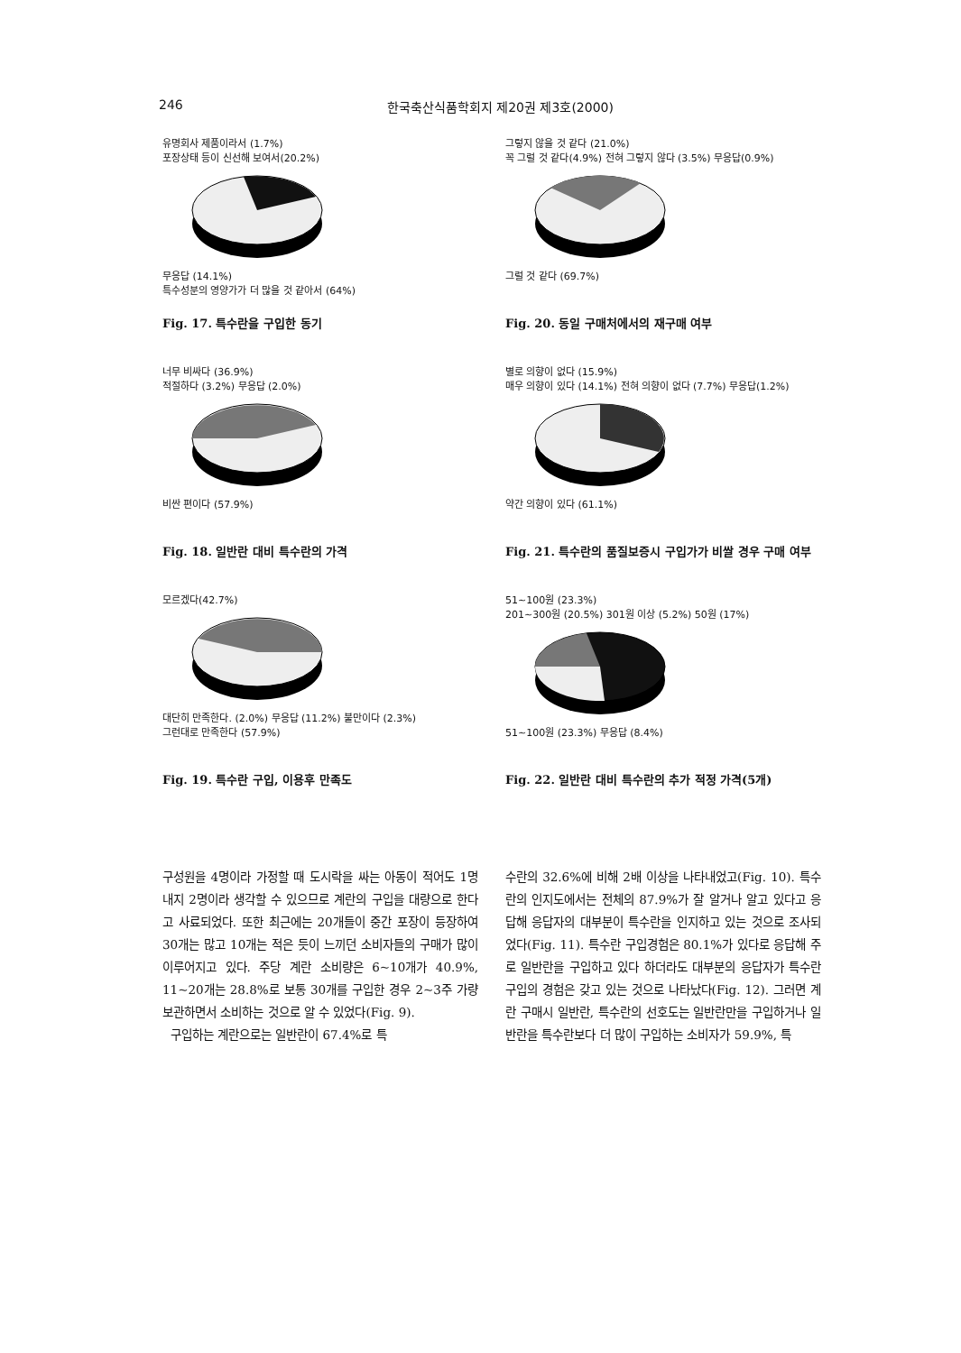246 한국축산식품학회지 제20권 제3호(2000)
유명회사 제품이라서 (1.7%)
포장상태 등이 신선해 보여서(20.2%)
무응답 (14.1%)
특수성분의 영양가가 더 많을 것 같아서 (64%)
Fig. 17. 특수란을 구입한 동기
너무 비싸다 (36.9%)
적절하다 (3.2%) 무응답 (2.0%)
비싼 편이다 (57.9%)
Fig. 18. 일반란 대비 특수란의 가격
모르겠다(42.7%)
대단히 만족한다. (2.0%) 무응답 (11.2%) 불만이다 (2.3%)
그런대로 만족한다 (57.9%)
Fig. 19. 특수란 구입, 이용후 만족도
그렇지 않을 것 같다 (21.0%)
꼭 그럴 것 같다(4.9%) 전혀 그렇지 않다 (3.5%) 무응답(0.9%)
그럴 것 같다 (69.7%)
Fig. 20. 동일 구매처에서의 재구매 여부
별로 의향이 없다 (15.9%)
매우 의향이 있다 (14.1%) 전혀 의향이 없다 (7.7%) 무응답(1.2%)
약간 의향이 있다 (61.1%)
Fig. 21. 특수란의 품질보증시 구입가가 비쌀 경우 구매 여부
51~100원 (23.3%)
201~300원 (20.5%) 301원 이상 (5.2%) 50원 (17%)
51~100원 (23.3%) 무응답 (8.4%)
Fig. 22. 일반란 대비 특수란의 추가 적정 가격(5개)
구성원을 4명이라 가정할 때 도시락을 싸는 아동이 적어도 1명 내지 2명이라 생각할 수 있으므로 계란의 구입을 대량으로 한다고 사료되었다. 또한 최근에는 20개들이 중간 포장이 등장하여 30개는 많고 10개는 적은 듯이 느끼던 소비자들의 구매가 많이 이루어지고 있다. 주당 계란 소비량은 6~10개가 40.9%, 11~20개는 28.8%로 보통 30개를 구입한 경우 2~3주 가량 보관하면서 소비하는 것으로 알 수 있었다(Fig. 9).
구입하는 계란으로는 일반란이 67.4%로 특
수란의 32.6%에 비해 2배 이상을 나타내었고(Fig. 10). 특수란의 인지도에서는 전체의 87.9%가 잘 알거나 알고 있다고 응답해 응답자의 대부분이 특수란을 인지하고 있는 것으로 조사되었다(Fig. 11). 특수란 구입경험은 80.1%가 있다로 응답해 주로 일반란을 구입하고 있다 하더라도 대부분의 응답자가 특수란 구입의 경험은 갖고 있는 것으로 나타났다(Fig. 12). 그러면 계란 구매시 일반란, 특수란의 선호도는 일반란만을 구입하거나 일반란을 특수란보다 더 많이 구입하는 소비자가 59.9%, 특